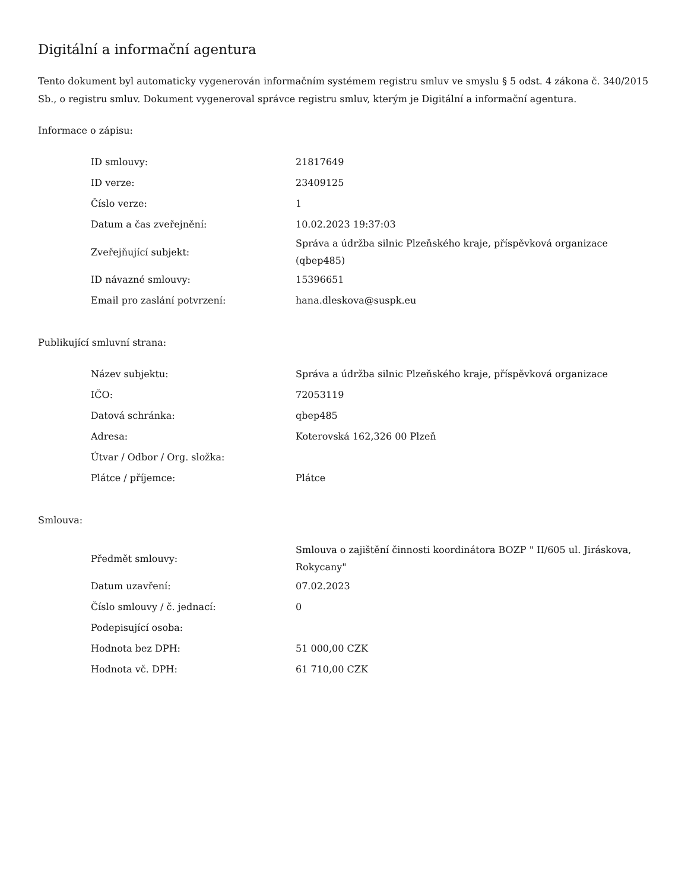Digitální a informační agentura
Tento dokument byl automaticky vygenerován informačním systémem registru smluv ve smyslu § 5 odst. 4 zákona č. 340/2015 Sb., o registru smluv. Dokument vygeneroval správce registru smluv, kterým je Digitální a informační agentura.
Informace o zápisu:
| ID smlouvy: | 21817649 |
| ID verze: | 23409125 |
| Číslo verze: | 1 |
| Datum a čas zveřejnění: | 10.02.2023 19:37:03 |
| Zveřejňující subjekt: | Správa a údržba silnic Plzeňského kraje, příspěvková organizace (qbep485) |
| ID návazné smlouvy: | 15396651 |
| Email pro zaslání potvrzení: | hana.dleskova@suspk.eu |
Publikující smluvní strana:
| Název subjektu: | Správa a údržba silnic Plzeňského kraje, příspěvková organizace |
| IČO: | 72053119 |
| Datová schránka: | qbep485 |
| Adresa: | Koterovská 162,326 00 Plzeň |
| Útvar / Odbor / Org. složka: | |
| Plátce / příjemce: | Plátce |
Smlouva:
| Předmět smlouvy: | Smlouva o zajištění činnosti koordinátora BOZP " II/605 ul. Jiráskova, Rokycany" |
| Datum uzavření: | 07.02.2023 |
| Číslo smlouvy / č. jednací: | 0 |
| Podepisující osoba: | |
| Hodnota bez DPH: | 51 000,00 CZK |
| Hodnota vč. DPH: | 61 710,00 CZK |